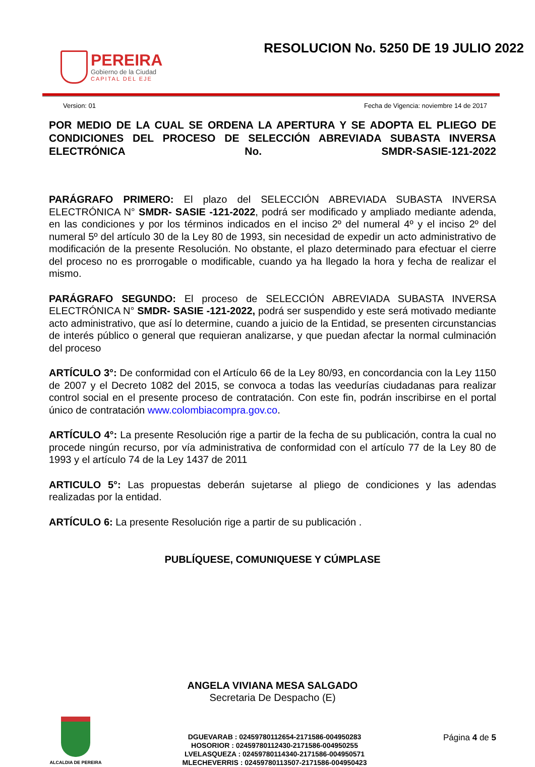PEREIRA
Gobierno de la Ciudad
CAPITAL DEL EJE
RESOLUCION No. 5250 DE 19 JULIO 2022
Version: 01 Fecha de Vigencia: noviembre 14 de 2017
POR MEDIO DE LA CUAL SE ORDENA LA APERTURA Y SE ADOPTA EL PLIEGO DE CONDICIONES DEL PROCESO DE SELECCIÓN ABREVIADA SUBASTA INVERSA ELECTRÓNICA No. SMDR-SASIE-121-2022
PARÁGRAFO PRIMERO: El plazo del SELECCIÓN ABREVIADA SUBASTA INVERSA ELECTRÓNICA N° SMDR- SASIE -121-2022, podrá ser modificado y ampliado mediante adenda, en las condiciones y por los términos indicados en el inciso 2º del numeral 4º y el inciso 2º del numeral 5º del artículo 30 de la Ley 80 de 1993, sin necesidad de expedir un acto administrativo de modificación de la presente Resolución. No obstante, el plazo determinado para efectuar el cierre del proceso no es prorrogable o modificable, cuando ya ha llegado la hora y fecha de realizar el mismo.
PARÁGRAFO SEGUNDO: El proceso de SELECCIÓN ABREVIADA SUBASTA INVERSA ELECTRÓNICA N° SMDR- SASIE -121-2022, podrá ser suspendido y este será motivado mediante acto administrativo, que así lo determine, cuando a juicio de la Entidad, se presenten circunstancias de interés público o general que requieran analizarse, y que puedan afectar la normal culminación del proceso
ARTÍCULO 3°: De conformidad con el Artículo 66 de la Ley 80/93, en concordancia con la Ley 1150 de 2007 y el Decreto 1082 del 2015, se convoca a todas las veedurías ciudadanas para realizar control social en el presente proceso de contratación. Con este fin, podrán inscribirse en el portal único de contratación www.colombiacompra.gov.co.
ARTÍCULO 4°: La presente Resolución rige a partir de la fecha de su publicación, contra la cual no procede ningún recurso, por vía administrativa de conformidad con el artículo 77 de la Ley 80 de 1993 y el artículo 74 de la Ley 1437 de 2011
ARTICULO 5°: Las propuestas deberán sujetarse al pliego de condiciones y las adendas realizadas por la entidad.
ARTÍCULO 6: La presente Resolución rige a partir de su publicación .
PUBLÍQUESE, COMUNIQUESE Y CÚMPLASE
ANGELA VIVIANA MESA SALGADO
Secretaria De Despacho (E)
ALCALDIA DE PEREIRA
DGUEVARAB : 02459780112654-2171586-004950283
HOSORIOR : 02459780112430-2171586-004950255
LVELASQUEZA : 02459780114340-2171586-004950571
MLECHEVERRIS : 02459780113507-2171586-004950423
Página 4 de 5